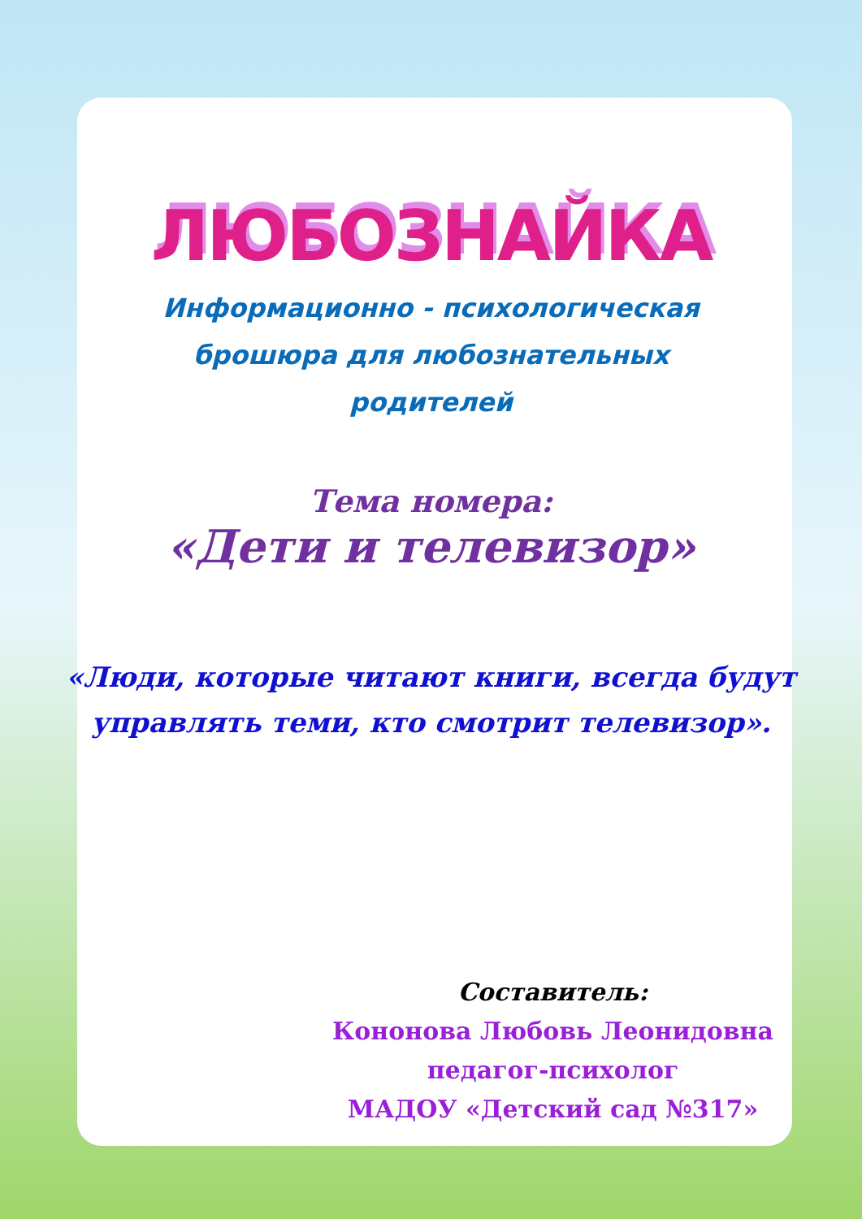ЛЮБОЗНАЙКА
Информационно - психологическая
брошюра для любознательных
родителей
Тема номера:
«Дети и телевизор»
«Люди, которые читают книги, всегда будут управлять теми, кто смотрит телевизор».
Составитель:
Кононова Любовь Леонидовна
педагог-психолог
МАДОУ «Детский сад №317»